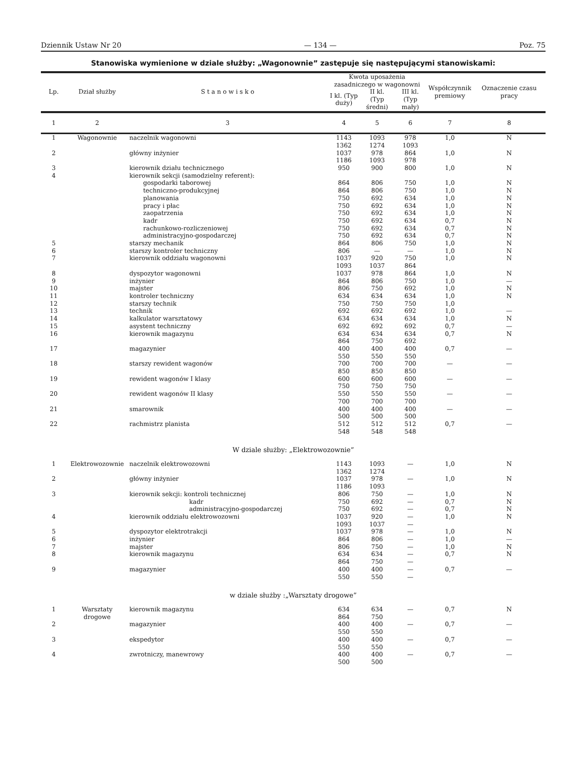Dziennik Ustaw Nr 20 — 134 — Poz. 75
Stanowiska wymienione w dziale służby: „Wagonownie” zastępuje się następującymi stanowiskami:
| Lp. | Dział służby | S t a n o w i s k o | Kwota uposażenia zasadniczego w wagonowni | | | Współczynnik premiowy | Oznaczenie czasu pracy |
| --- | --- | --- | --- | --- | --- | --- | --- |
| | | | I kl. (Typ duży) | II kl. (Typ średni) | III kl. (Typ mały) | | |
| 1 | 2 | 3 | 4 | 5 | 6 | 7 | 8 |
| 1 | Wagonownie | naczelnik wagonowni | 1143 1362 | 1093 1274 | 978 1093 | 1,0 | N |
| 2 | | główny inżynier | 1037 1186 | 978 1093 | 864 978 | 1,0 | N |
| 3 | | kierownik działu technicznego | 950 | 900 | 800 | 1,0 | N |
| 4 | | kierownik sekcji (samodzielny referent): | | | | | |
| | | gospodarki taborowej | 864 | 806 | 750 | 1,0 | N |
| | | techniczno-produkcyjnej | 864 | 806 | 750 | 1,0 | N |
| | | planowania | 750 | 692 | 634 | 1,0 | N |
| | | pracy i płac | 750 | 692 | 634 | 1,0 | N |
| | | zaopatrzenia | 750 | 692 | 634 | 1,0 | N |
| | | kadr | 750 | 692 | 634 | 0,7 | N |
| | | rachunkowo-rozliczeniowej | 750 | 692 | 634 | 0,7 | N |
| | | administracyjno-gospodarczej | 750 | 692 | 634 | 0,7 | N |
| 5 | | starszy mechanik | 864 | 806 | 750 | 1,0 | N |
| 6 | | starszy kontroler techniczny | 806 | — | — | 1,0 | N |
| 7 | | kierownik oddziału wagonowni | 1037 1093 | 920 1037 | 750 864 | 1,0 | N |
| 8 | | dyspozytor wagonowni | 1037 | 978 | 864 | 1,0 | N |
| 9 | | inżynier | 864 | 806 | 750 | 1,0 | — |
| 10 | | majster | 806 | 750 | 692 | 1,0 | N |
| 11 | | kontroler techniczny | 634 | 634 | 634 | 1,0 | N |
| 12 | | starszy technik | 750 | 750 | 750 | 1,0 | |
| 13 | | technik | 692 | 692 | 692 | 1,0 | — |
| 14 | | kalkulator warsztatowy | 634 | 634 | 634 | 1,0 | N |
| 15 | | asystent techniczny | 692 | 692 | 692 | 0,7 | — |
| 16 | | kierownik magazynu | 634 864 | 634 750 | 634 692 | 0,7 | N |
| 17 | | magazynier | 400 550 | 400 550 | 400 550 | 0,7 | — |
| 18 | | starszy rewident wagonów | 700 850 | 700 850 | 700 850 | — | — |
| 19 | | rewident wagonów I klasy | 600 750 | 600 750 | 600 750 | — | — |
| 20 | | rewident wagonów II klasy | 550 700 | 550 700 | 550 700 | — | — |
| 21 | | smarownik | 400 500 | 400 500 | 400 500 | — | — |
| 22 | | rachmistrz planista | 512 548 | 512 548 | 512 548 | 0,7 | — |
| W dziale służby: „Elektrowozownie” | | | | | | | |
| 1 | Elektrowozownie | naczelnik elektrowozowni | 1143 1362 | 1093 1274 | — | 1,0 | N |
| 2 | | główny inżynier | 1037 1186 | 978 1093 | — | 1,0 | N |
| 3 | | kierownik sekcji: kontroli technicznej kadr administracyjno-gospodarczej | 806 750 750 | 750 692 692 | — — — | 1,0 0,7 0,7 | N N N |
| 4 | | kierownik oddziału elektrowozowni | 1037 1093 | 920 1037 | — — | 1,0 | N |
| 5 | | dyspozytor elektrotrakcji | 1037 | 978 | — | 1,0 | N |
| 6 | | inżynier | 864 | 806 | — | 1,0 | — |
| 7 | | majster | 806 | 750 | — | 1,0 | N |
| 8 | | kierownik magazynu | 634 864 | 634 750 | — — | 0,7 | N |
| 9 | | magazynier | 400 550 | 400 550 | — — | 0,7 | — |
| w dziale służby :„Warsztaty drogowe” | | | | | | | |
| 1 | Warsztaty drogowe | kierownik magazynu | 634 864 | 634 750 | — | 0,7 | N |
| 2 | | magazynier | 400 550 | 400 550 | — | 0,7 | — |
| 3 | | ekspedytor | 400 550 | 400 550 | — | 0,7 | — |
| 4 | | zwrotniczy, manewrowy | 400 500 | 400 500 | — | 0,7 | — |